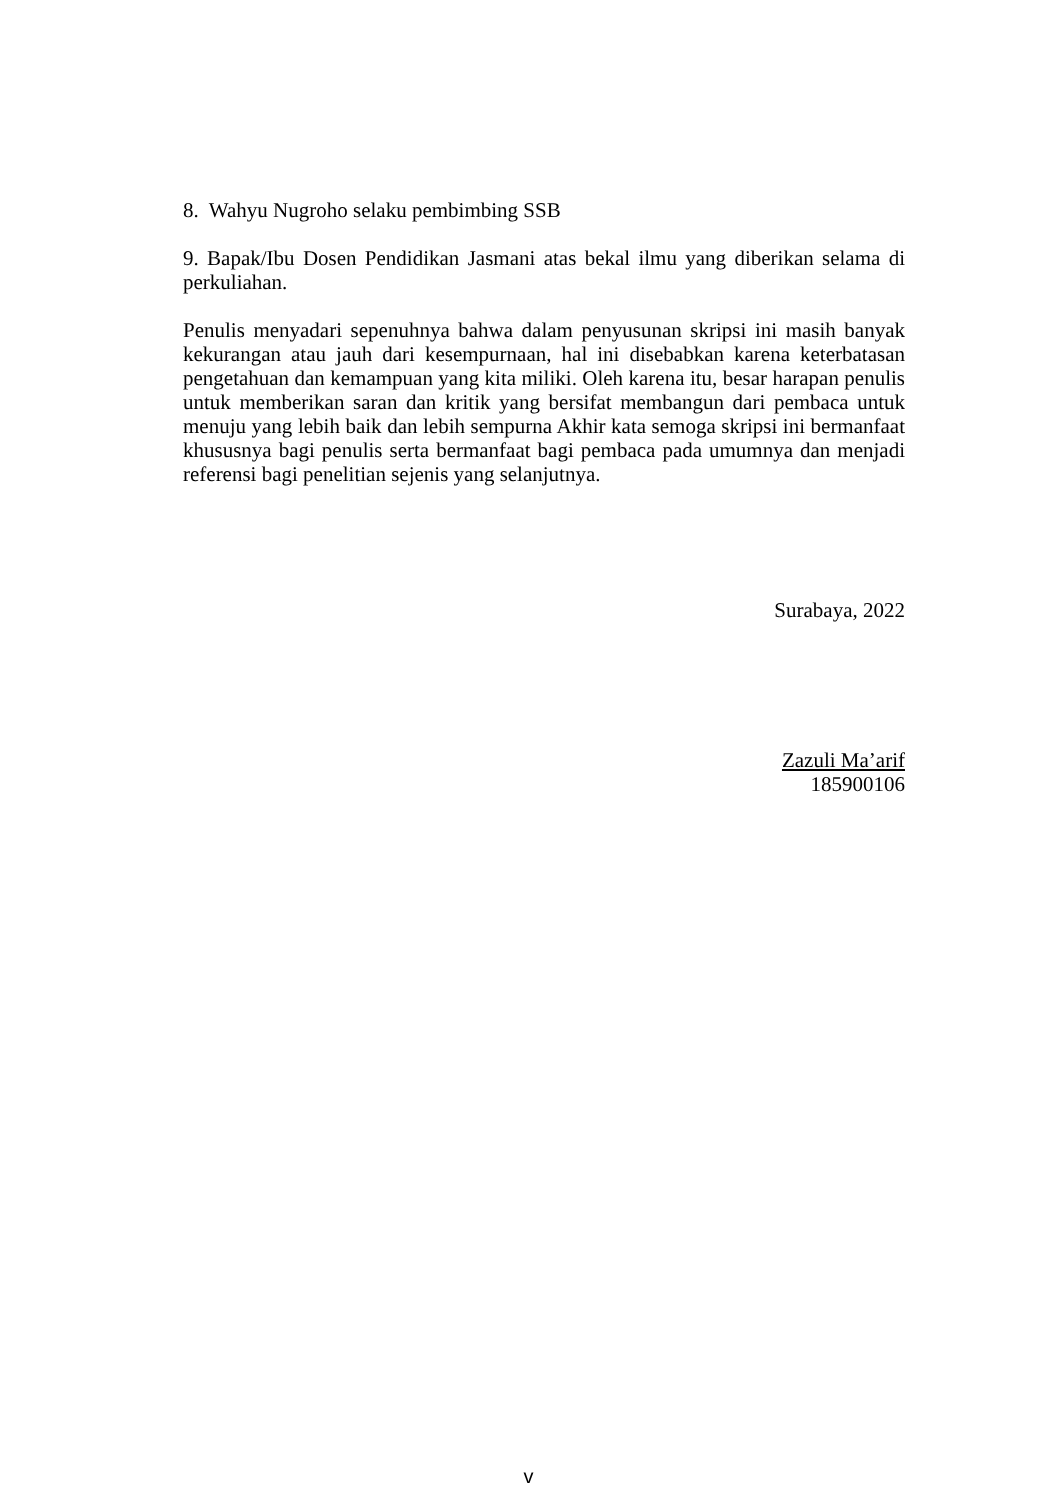8. Wahyu Nugroho selaku pembimbing SSB
9. Bapak/Ibu Dosen Pendidikan Jasmani atas bekal ilmu yang diberikan selama di perkuliahan.
Penulis menyadari sepenuhnya bahwa dalam penyusunan skripsi ini masih banyak kekurangan atau jauh dari kesempurnaan, hal ini disebabkan karena keterbatasan pengetahuan dan kemampuan yang kita miliki. Oleh karena itu, besar harapan penulis untuk memberikan saran dan kritik yang bersifat membangun dari pembaca untuk menuju yang lebih baik dan lebih sempurna Akhir kata semoga skripsi ini bermanfaat khususnya bagi penulis serta bermanfaat bagi pembaca pada umumnya dan menjadi referensi bagi penelitian sejenis yang selanjutnya.
Surabaya, 2022
Zazuli Ma’arif
185900106
v